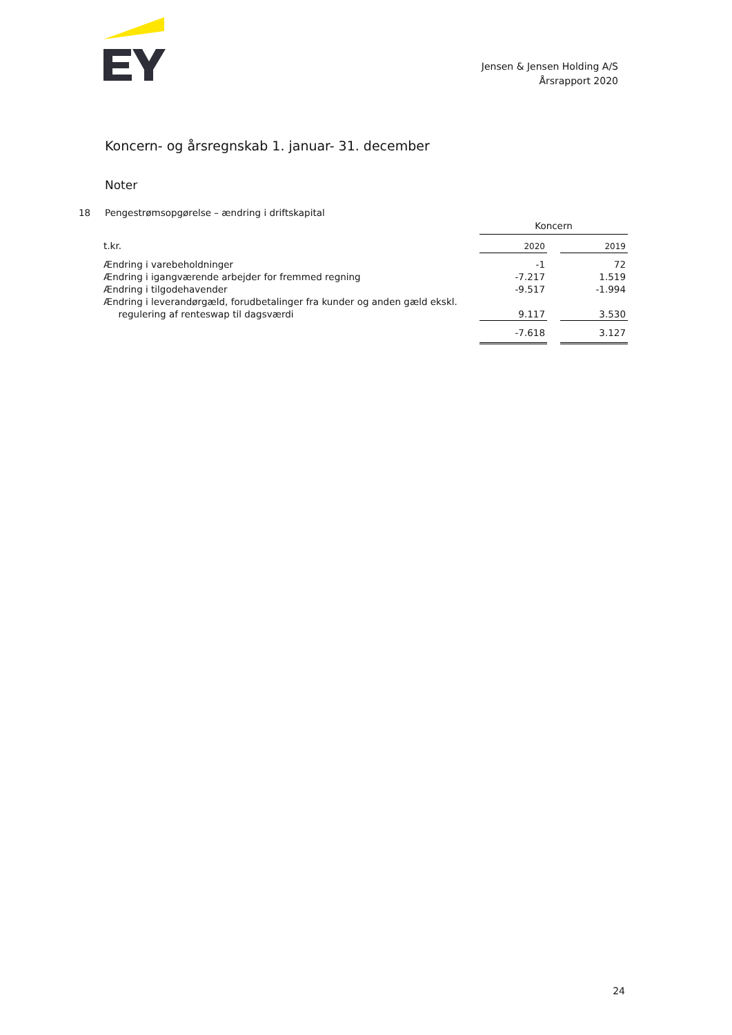Jensen & Jensen Holding A/S
Årsrapport 2020
Koncern- og årsregnskab 1. januar- 31. december
Noter
18 Pengestrømsopgørelse – ændring i driftskapital
| | Koncern | | |
| t.kr. | 2020 | | 2019 |
| Ændring i varebeholdninger | -1 | | 72 |
| Ændring i igangværende arbejder for fremmed regning | -7.217 | | 1.519 |
| Ændring i tilgodehavender | -9.517 | | -1.994 |
| Ændring i leverandørgæld, forudbetalinger fra kunder og anden gæld ekskl. regulering af renteswap til dagsværdi | 9.117 | | 3.530 |
| | -7.618 | | 3.127 |
24